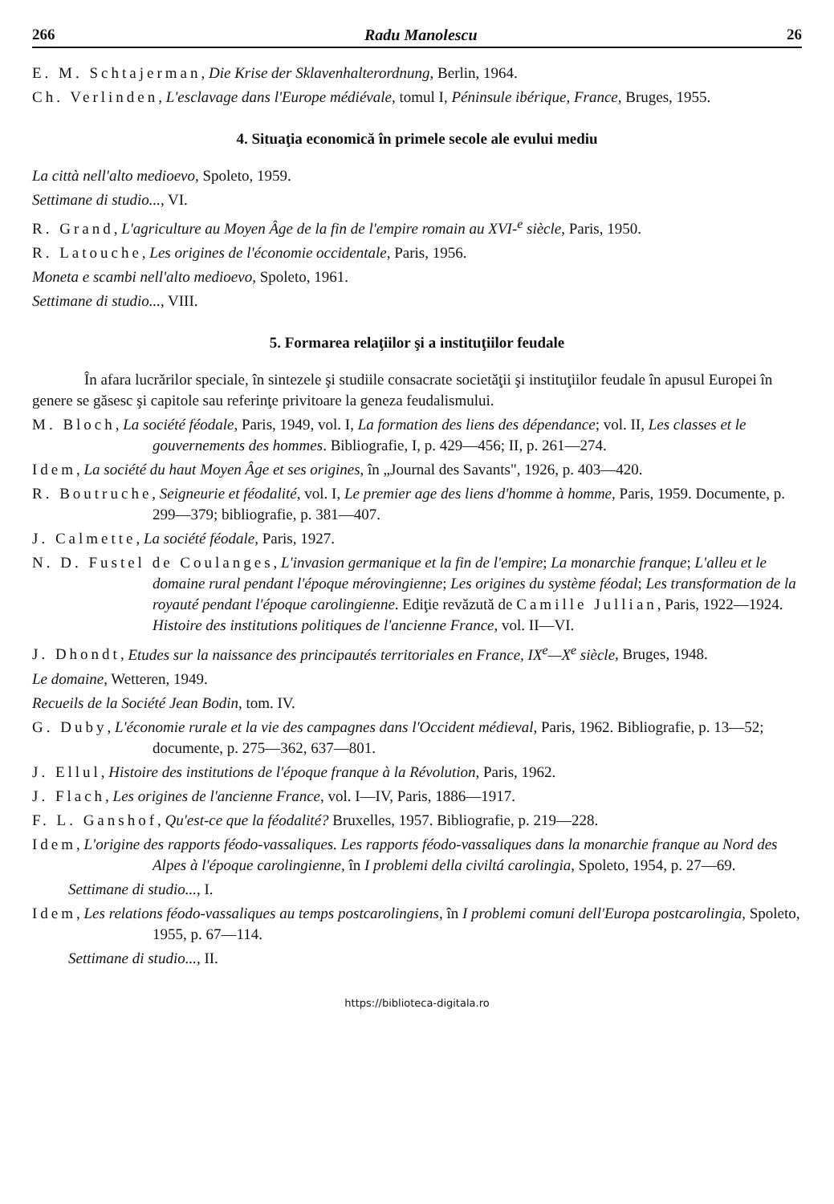266 Radu Manolescu 26
E. M. Schtajerman, Die Krise der Sklavenhalterordnung, Berlin, 1964.
Ch. Verlinden, L'esclavage dans l'Europe médiévale, tomul I, Péninsule ibérique, France, Bruges, 1955.
4. Situaţia economică în primele secole ale evului mediu
La città nell'alto medioevo, Spoleto, 1959.
Settimane di studio..., VI.
R. Grand, L'agriculture au Moyen Âge de la fin de l'empire romain au XVI-<sup>e</sup> siècle, Paris, 1950.
R. Latouche, Les origines de l'économie occidentale, Paris, 1956.
Moneta e scambi nell'alto medioevo, Spoleto, 1961.
Settimane di studio..., VIII.
5. Formarea relaţiilor şi a instituţiilor feudale
În afara lucrărilor speciale, în sintezele şi studiile consacrate societăţii şi instituţiilor feudale în apusul Europei în genere se găsesc şi capitole sau referinţe privitoare la geneza feudalismului.
M. Bloch, La société féodale, Paris, 1949, vol. I, La formation des liens des dépendance; vol. II, Les classes et le gouvernements des hommes. Bibliografie, I, p. 429—456; II, p. 261—274.
Idem, La société du haut Moyen Âge et ses origines, în „Journal des Savants", 1926, p. 403—420.
R. Boutruche, Seigneurie et féodalité, vol. I, Le premier age des liens d'homme à homme, Paris, 1959. Documente, p. 299—379; bibliografie, p. 381—407.
J. Calmette, La société féodale, Paris, 1927.
N. D. Fustel de Coulanges, L'invasion germanique et la fin de l'empire; La monarchie franque; L'alleu et le domaine rural pendant l'époque mérovingienne; Les origines du système féodal; Les transformation de la royauté pendant l'époque carolingienne. Ediţie revăzută de Camille Jullian, Paris, 1922—1924.
Histoire des institutions politiques de l'ancienne France, vol. II—VI.
J. Dhondt, Etudes sur la naissance des principautés territoriales en France, IX<sup>e</sup>—X<sup>e</sup> siècle, Bruges, 1948.
Le domaine, Wetteren, 1949.
Recueils de la Société Jean Bodin, tom. IV.
G. Duby, L'économie rurale et la vie des campagnes dans l'Occident médieval, Paris, 1962. Bibliografie, p. 13—52; documente, p. 275—362, 637—801.
J. Ellul, Histoire des institutions de l'époque franque à la Révolution, Paris, 1962.
J. Flach, Les origines de l'ancienne France, vol. I—IV, Paris, 1886—1917.
F. L. Ganshof, Qu'est-ce que la féodalité? Bruxelles, 1957. Bibliografie, p. 219—228.
Idem, L'origine des rapports féodo-vassaliques. Les rapports féodo-vassaliques dans la monarchie franque au Nord des Alpes à l'époque carolingienne, în I problemi della civiltá carolingia, Spoleto, 1954, p. 27—69.
Settimane di studio..., I.
Idem, Les relations féodo-vassaliques au temps postcarolingiens, în I problemi comuni dell'Europa postcarolingia, Spoleto, 1955, p. 67—114.
Settimane di studio..., II.
https://biblioteca-digitala.ro